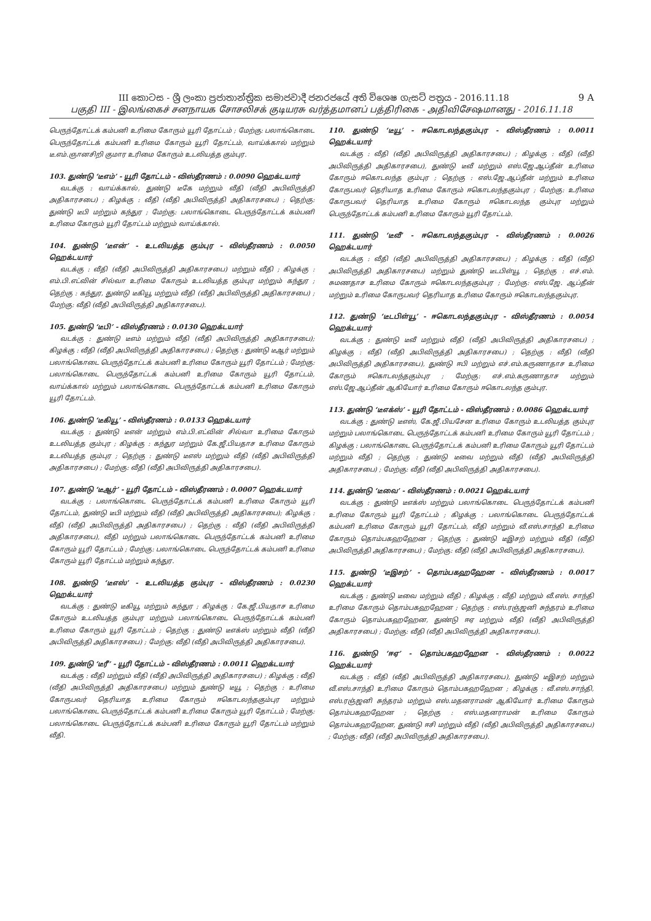9 A III කොටස - ශ්‍රී ලංකා ප්‍රජාතාන්ත්‍රික සමාජවාදී ජනරජයේ අති විශෙෂ ගැසට් පත්‍රය - 2016.11.18
பகுதி III - இலங்கைச் சனநாயக சோசலிசக் குடியரசு வர்த்தமானப் பத்திரிகை - அதிவிசேஷமானது - 2016.11.18
பெருந்தோட்டக் கம்பனி உரிமை கோரும் யூரி தோட்டம் ; மேற்கு: பலாங்கொடை பெருந்தோட்டக் கம்பனி உரிமை கோரும் யூரி தோட்டம், வாய்க்கால் மற்றும் டீ.எம்.ஞானசிறி குமார உரிமை கோரும் உடலியத்த கும்புர.
103. துண்டு ‘டீஎம்’ - யூரி தோட்டம் - விஸ்தீரணம் : 0.0090 ஹெக்டயார்
வடக்கு : வாய்க்கால், துண்டு டீகே மற்றும் வீதி (வீதி அபிவிருத்தி அதிகாரசபை) ; கிழக்கு : வீதி (வீதி அபிவிருத்தி அதிகாரசபை) ; தெற்கு: துண்டு டீபி மற்றும் கந்துர ; மேற்கு: பலாங்கொடை பெருந்தோட்டக் கம்பனி உரிமை கோரும் யூரி தோட்டம் மற்றும் வாய்க்கால்.
104. துண்டு ‘டீஎன்’ - உடலியத்த கும்புர - விஸ்தீரணம் : 0.0050 ஹெக்டயார்
வடக்கு : வீதி (வீதி அபிவிருத்தி அதிகாரசபை) மற்றும் வீதி ; கிழக்கு : எம்.பி.எட்வின் சில்வா உரிமை கோரும் உடலியத்த கும்புர மற்றும் கந்துர ; தெற்கு : கந்துர, துண்டு டீகியூ மற்றும் வீதி (வீதி அபிவிருத்தி அதிகாரசபை) ; மேற்கு: வீதி (வீதி அபிவிருத்தி அதிகாரசபை).
105. துண்டு ‘டீபி’ - விஸ்தீரணம் : 0.0130 ஹெக்டயார்
வடக்கு : துண்டு டீஎம் மற்றும் வீதி (வீதி அபிவிருத்தி அதிகாரசபை); கிழக்கு : வீதி (வீதி அபிவிருத்தி அதிகாரசபை) ; தெற்கு : துண்டு டீஆர் மற்றும் பலாங்கொடை பெருந்தோட்டக் கம்பனி உரிமை கோரும் யூரி தோட்டம் ; மேற்கு: பலாங்கொடை பெருந்தோட்டக் கம்பனி உரிமை கோரும் யூரி தோட்டம், வாய்க்கால் மற்றும் பலாங்கொடை பெருந்தோட்டக் கம்பனி உரிமை கோரும் யூரி தோட்டம்.
106. துண்டு ‘டீகியூ’ - விஸ்தீரணம் : 0.0133 ஹெக்டயார்
வடக்கு : துண்டு டீஎன் மற்றும் எம்.பி.எட்வின் சில்வா உரிமை கோரும் உடலியத்த கும்புர ; கிழக்கு : கந்துர மற்றும் கே.ஜீ.பியதாச உரிமை கோரும் உடலியத்த கும்புர ; தெற்கு : துண்டு டீஎஸ் மற்றும் வீதி (வீதி அபிவிருத்தி அதிகாரசபை) ; மேற்கு: வீதி (வீதி அபிவிருத்தி அதிகாரசபை).
107. துண்டு ‘டீஆர்’ - யூரி தோட்டம் - விஸ்தீரணம் : 0.0007 ஹெக்டயார்
வடக்கு : பலாங்கொடை பெருந்தோட்டக் கம்பனி உரிமை கோரும் யூரி தோட்டம், துண்டு டீபி மற்றும் வீதி (வீதி அபிவிருத்தி அதிகாரசபை); கிழக்கு : வீதி (வீதி அபிவிருத்தி அதிகாரசபை) ; தெற்கு : வீதி (வீதி அபிவிருத்தி அதிகாரசபை), வீதி மற்றும் பலாங்கொடை பெருந்தோட்டக் கம்பனி உரிமை கோரும் யூரி தோட்டம் ; மேற்கு: பலாங்கொடை பெருந்தோட்டக் கம்பனி உரிமை கோரும் யூரி தோட்டம் மற்றும் கந்துர.
108. துண்டு ‘டீஎஸ்’ - உடலியத்த கும்புர - விஸ்தீரணம் : 0.0230 ஹெக்டயார்
வடக்கு : துண்டு டீகியூ மற்றும் கந்துர ; கிழக்கு : கே.ஜீ.பியதாச உரிமை கோரும் உடலியத்த கும்புர மற்றும் பலாங்கொடை பெருந்தோட்டக் கம்பனி உரிமை கோரும் யூரி தோட்டம் ; தெற்கு : துண்டு டீஎக்ஸ் மற்றும் வீதி (வீதி அபிவிருத்தி அதிகாரசபை) ; மேற்கு: வீதி (வீதி அபிவிருத்தி அதிகாரசபை).
109. துண்டு ‘டீரீ’ - யூரி தோட்டம் - விஸ்தீரணம் : 0.0011 ஹெக்டயார்
வடக்கு : வீதி மற்றும் வீதி (வீதி அபிவிருத்தி அதிகாரசபை) ; கிழக்கு : வீதி (வீதி அபிவிருத்தி அதிகாரசபை) மற்றும் துண்டு டீயூ ; தெற்கு : உரிமை கோருபவர் தெரியாத உரிமை கோரும் ஈகொடலந்தகும்புர மற்றும் பலாங்கொடை பெருந்தோட்டக் கம்பனி உரிமை கோரும் யூரி தோட்டம் ; மேற்கு: பலாங்கொடை பெருந்தோட்டக் கம்பனி உரிமை கோரும் யூரி தோட்டம் மற்றும் வீதி.
110. துண்டு ‘டீயூ’ - ஈகொடலந்தகும்புர - விஸ்தீரணம் : 0.0011 ஹெக்டயார்
வடக்கு : வீதி (வீதி அபிவிருத்தி அதிகாரசபை) ; கிழக்கு : வீதி (வீதி அபிவிருத்தி அதிகாரசபை), துண்டு டீவீ மற்றும் எஸ்.ஜே.ஆப்தீன் உரிமை கோரும் ஈகொடலந்த கும்புர ; தெற்கு : எஸ்.ஜே.ஆப்தீன் மற்றும் உரிமை கோருபவர் தெரியாத உரிமை கோரும் ஈகொடலந்தகும்புர ; மேற்கு: உரிமை கோருபவர் தெரியாத உரிமை கோரும் ஈகொடலந்த கும்புர மற்றும் பெருந்தோட்டக் கம்பனி உரிமை கோரும் யூரி தோட்டம்.
111. துண்டு ‘டீவீ’ - ஈகொடலந்தகும்புர - விஸ்தீரணம் : 0.0026 ஹெக்டயார்
வடக்கு : வீதி (வீதி அபிவிருத்தி அதிகாரசபை) ; கிழக்கு : வீதி (வீதி அபிவிருத்தி அதிகாரசபை) மற்றும் துண்டு டீடபிள்யூ ; தெற்கு : எச்.எம். சுமணதாச உரிமை கோரும் ஈகொடலந்தகும்புர ; மேற்கு: எஸ்.ஜே. ஆப்தீன் மற்றும் உரிமை கோருபவர் தெரியாத உரிமை கோரும் ஈகொடலந்தகும்புர.
112. துண்டு ‘டீடபிள்யூ’ - ஈகொடலந்தகும்புர - விஸ்தீரணம் : 0.0054 ஹெக்டயார்
வடக்கு : துண்டு டீவீ மற்றும் வீதி (வீதி அபிவிருத்தி அதிகாரசபை) ; கிழக்கு : வீதி (வீதி அபிவிருத்தி அதிகாரசபை) ; தெற்கு : வீதி (வீதி அபிவிருத்தி அதிகாரசபை), துண்டு ஈபி மற்றும் எச்.எம்.கருணாதாச உரிமை கோரும் ஈகொடலந்தகும்புர ; மேற்கு: எச்.எம்.கருணாதாச மற்றும் எஸ்.ஜே.ஆப்தீன் ஆகியோர் உரிமை கோரும் ஈகொடலந்த கும்புர.
113. துண்டு ‘டீஎக்ஸ்’ - யூரி தோட்டம் - விஸ்தீரணம் : 0.0086 ஹெக்டயார்
வடக்கு : துண்டு டீஎஸ், கே.ஜீ.பியசேன உரிமை கோரும் உடலியத்த கும்புர மற்றும் பலாங்கொடை பெருந்தோட்டக் கம்பனி உரிமை கோரும் யூரி தோட்டம் ; கிழக்கு : பலாங்கொடை பெருந்தோட்டக் கம்பனி உரிமை கோரும் யூரி தோட்டம் மற்றும் வீதி ; தெற்கு : துண்டு டீவை மற்றும் வீதி (வீதி அபிவிருத்தி அதிகாரசபை) ; மேற்கு: வீதி (வீதி அபிவிருத்தி அதிகாரசபை).
114. துண்டு ‘டீவை’ - விஸ்தீரணம் : 0.0021 ஹெக்டயார்
வடக்கு : துண்டு டீஎக்ஸ் மற்றும் பலாங்கொடை பெருந்தோட்டக் கம்பனி உரிமை கோரும் யூரி தோட்டம் ; கிழக்கு : பலாங்கொடை பெருந்தோட்டக் கம்பனி உரிமை கோரும் யூரி தோட்டம், வீதி மற்றும் வீ.எஸ்.சாந்தி உரிமை கோரும் தொம்பகஹஹேன ; தெற்கு : துண்டு டீஇசற் மற்றும் வீதி (வீதி அபிவிருத்தி அதிகாரசபை) ; மேற்கு: வீதி (வீதி அபிவிருத்தி அதிகாரசபை).
115. துண்டு ‘டீஇசற்’ - தொம்பகஹஹேன - விஸ்தீரணம் : 0.0017 ஹெக்டயார்
வடக்கு : துண்டு டீவை மற்றும் வீதி ; கிழக்கு : வீதி மற்றும் வீ.எஸ். சாந்தி உரிமை கோரும் தொம்பகஹஹேன ; தெற்கு : எஸ்.ரஞ்ஜனி சுந்தரம் உரிமை கோரும் தொம்பகஹஹேன, துண்டு ஈஏ மற்றும் வீதி (வீதி அபிவிருத்தி அதிகாரசபை) ; மேற்கு: வீதி (வீதி அபிவிருத்தி அதிகாரசபை).
116. துண்டு ‘ஈஏ’ - தொம்பகஹஹேன - விஸ்தீரணம் : 0.0022 ஹெக்டயார்
வடக்கு : வீதி (வீதி அபிவிருத்தி அதிகாரசபை), துண்டு டீஇசற் மற்றும் வீ.எஸ்.சாந்தி உரிமை கோரும் தொம்பகஹஹேன ; கிழக்கு : வீ.எஸ்.சாந்தி, எஸ்.ரஞ்ஜனி சுந்தரம் மற்றும் எஸ்.மதனராமன் ஆகியோர் உரிமை கோரும் தொம்பகஹஹேன ; தெற்கு : எஸ்.மதனராமன் உரிமை கோரும் தொம்பகஹஹேன, துண்டு ஈசி மற்றும் வீதி (வீதி அபிவிருத்தி அதிகாரசபை) ; மேற்கு: வீதி (வீதி அபிவிருத்தி அதிகாரசபை).